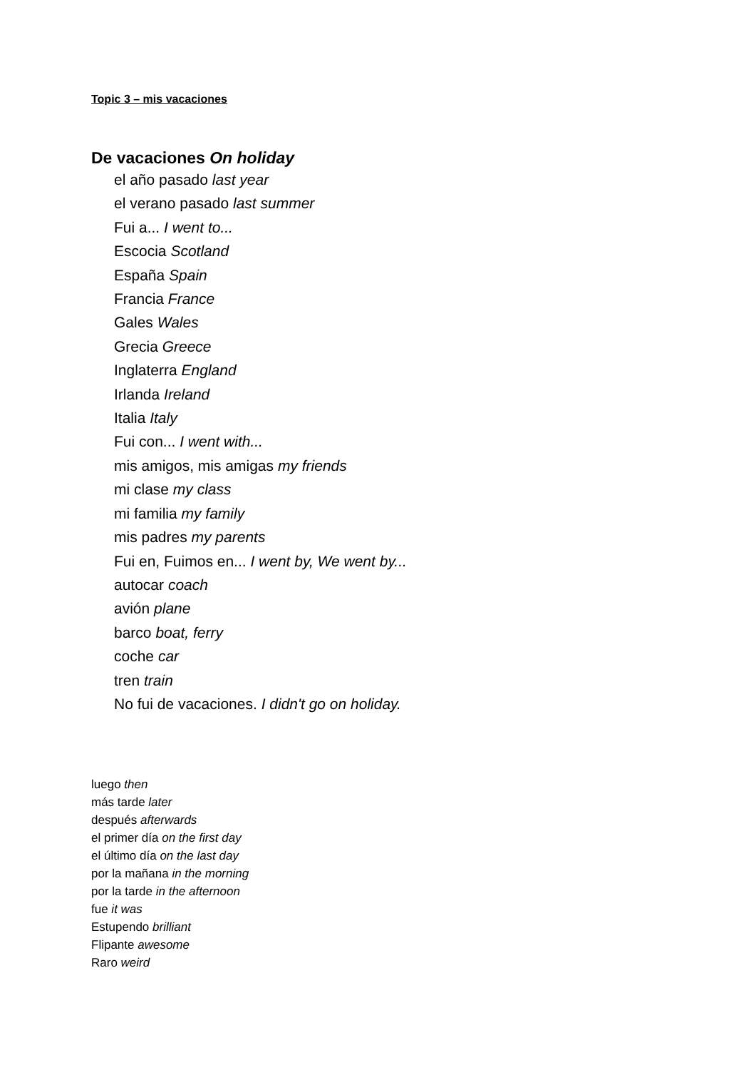Topic 3 – mis vacaciones
De vacaciones On holiday
el año pasado last year
el verano pasado last summer
Fui a... I went to...
Escocia Scotland
España Spain
Francia France
Gales Wales
Grecia Greece
Inglaterra England
Irlanda Ireland
Italia Italy
Fui con... I went with...
mis amigos, mis amigas my friends
mi clase my class
mi familia my family
mis padres my parents
Fui en, Fuimos en... I went by, We went by...
autocar coach
avión plane
barco boat, ferry
coche car
tren train
No fui de vacaciones. I didn't go on holiday.
luego then
más tarde later
después afterwards
el primer día on the first day
el último día on the last day
por la mañana in the morning
por la tarde in the afternoon
fue it was
Estupendo brilliant
Flipante awesome
Raro weird